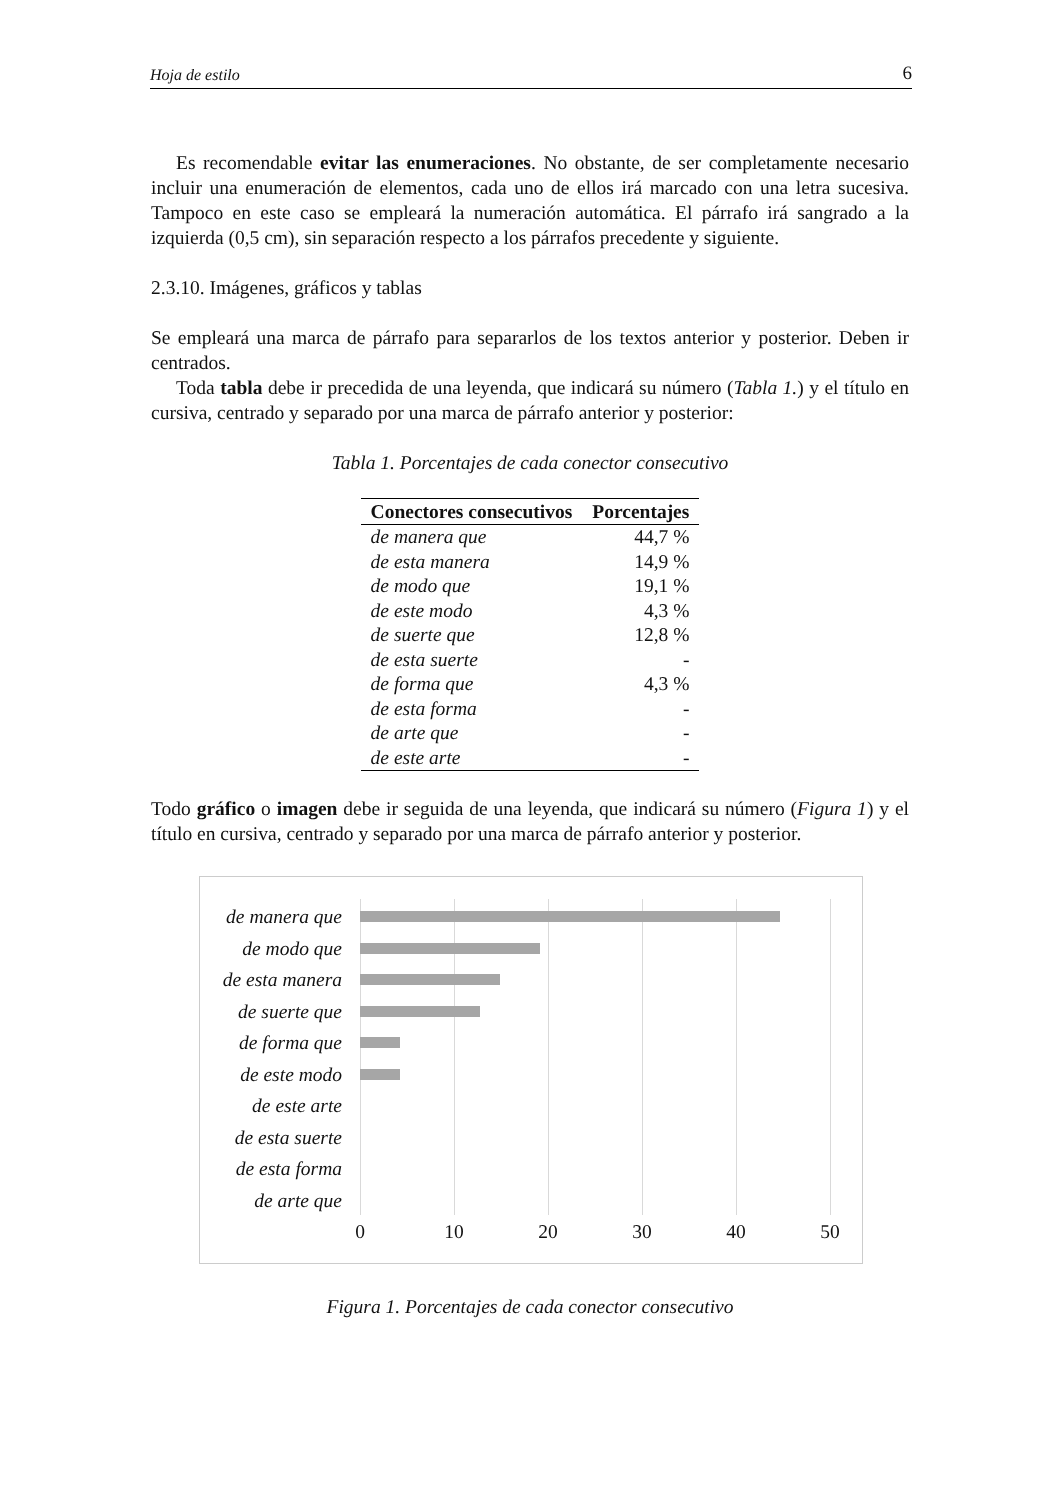Hoja de estilo 6
Es recomendable evitar las enumeraciones. No obstante, de ser completamente necesario incluir una enumeración de elementos, cada uno de ellos irá marcado con una letra sucesiva. Tampoco en este caso se empleará la numeración automática. El párrafo irá sangrado a la izquierda (0,5 cm), sin separación respecto a los párrafos precedente y siguiente.
2.3.10. Imágenes, gráficos y tablas
Se empleará una marca de párrafo para separarlos de los textos anterior y posterior. Deben ir centrados.
Toda tabla debe ir precedida de una leyenda, que indicará su número (Tabla 1.) y el título en cursiva, centrado y separado por una marca de párrafo anterior y posterior:
Tabla 1. Porcentajes de cada conector consecutivo
| Conectores consecutivos | Porcentajes |
| --- | --- |
| de manera que | 44,7 % |
| de esta manera | 14,9 % |
| de modo que | 19,1 % |
| de este modo | 4,3 % |
| de suerte que | 12,8 % |
| de esta suerte | - |
| de forma que | 4,3 % |
| de esta forma | - |
| de arte que | - |
| de este arte | - |
Todo gráfico o imagen debe ir seguida de una leyenda, que indicará su número (Figura 1) y el título en cursiva, centrado y separado por una marca de párrafo anterior y posterior.
de manera que
de modo que
de esta manera
de suerte que
de forma que
de este modo
de este arte
de esta suerte
de esta forma
de arte que
0 10 20 30 40 50
Figura 1. Porcentajes de cada conector consecutivo